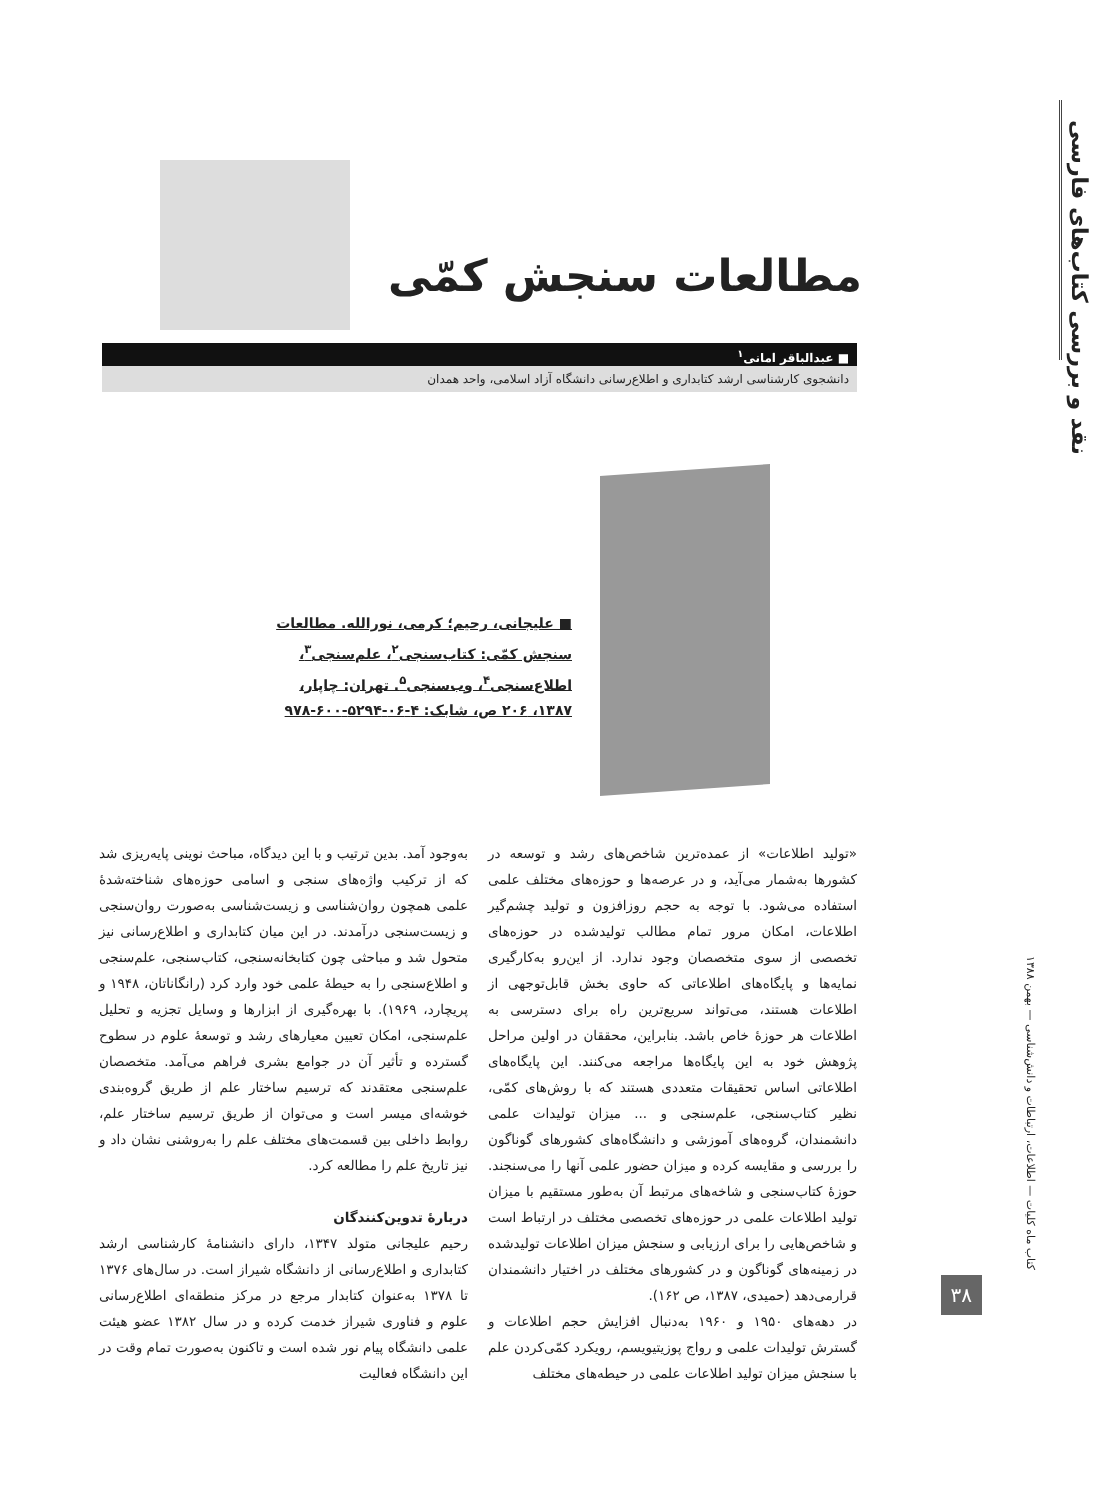نقد و بررسی کتاب‌های فارسی
مطالعات سنجش کمّی
■ عبدالباقر امانی<sup>۱</sup>
دانشجوی کارشناسی ارشد کتابداری و اطلاع‌رسانی دانشگاه آزاد اسلامی، واحد همدان
■ علیجانی، رحیم؛ کرمی، نورالله. مطالعات سنجش کمّی: کتاب‌سنجی<sup>۲</sup>، علم‌سنجی<sup>۳</sup>، اطلاع‌سنجی<sup>۴</sup>، وب‌سنجی<sup>۵</sup>. تهران: چاپار، ۱۳۸۷، ۲۰۶ ص، شابک: ۴-۰۶-۵۲۹۴-۶۰۰-۹۷۸
«تولید اطلاعات» از عمده‌ترین شاخص‌های رشد و توسعه در کشورها به‌شمار می‌آید، و در عرصه‌ها و حوزه‌های مختلف علمی استفاده می‌شود. با توجه به حجم روزافزون و تولید چشم‌گیر اطلاعات، امکان مرور تمام مطالب تولیدشده در حوزه‌های تخصصی از سوی متخصصان وجود ندارد. از این‌رو به‌کارگیری نمایه‌ها و پایگاه‌های اطلاعاتی که حاوی بخش قابل‌توجهی از اطلاعات هستند، می‌تواند سریع‌ترین راه برای دسترسی به اطلاعات هر حوزهٔ خاص باشد. بنابراین، محققان در اولین مراحل پژوهش خود به این پایگاه‌ها مراجعه می‌کنند. این پایگاه‌های اطلاعاتی اساس تحقیقات متعددی هستند که با روش‌های کمّی، نظیر کتاب‌سنجی، علم‌سنجی و ... میزان تولیدات علمی دانشمندان، گروه‌های آموزشی و دانشگاه‌های کشورهای گوناگون را بررسی و مقایسه کرده و میزان حضور علمی آنها را می‌سنجند. حوزهٔ کتاب‌سنجی و شاخه‌های مرتبط آن به‌طور مستقیم با میزان تولید اطلاعات علمی در حوزه‌های تخصصی مختلف در ارتباط است و شاخص‌هایی را برای ارزیابی و سنجش میزان اطلاعات تولیدشده در زمینه‌های گوناگون و در کشورهای مختلف در اختیار دانشمندان قرارمی‌دهد (حمیدی، ۱۳۸۷، ص ۱۶۲).
در دهه‌های ۱۹۵۰ و ۱۹۶۰ به‌دنبال افزایش حجم اطلاعات و گسترش تولیدات علمی و رواج پوزیتیویسم، رویکرد کمّی‌کردن علم با سنجش میزان تولید اطلاعات علمی در حیطه‌های مختلف
به‌وجود آمد. بدین ترتیب و با این دیدگاه، مباحث نوینی پایه‌ریزی شد که از ترکیب واژه‌های سنجی و اسامی حوزه‌های شناخته‌شدهٔ علمی همچون روان‌شناسی و زیست‌شناسی به‌صورت روان‌سنجی و زیست‌سنجی درآمدند. در این میان کتابداری و اطلاع‌رسانی نیز متحول شد و مباحثی چون کتابخانه‌سنجی، کتاب‌سنجی، علم‌سنجی و اطلاع‌سنجی را به حیطهٔ علمی خود وارد کرد (رانگاناتان، ۱۹۴۸ و پریچارد، ۱۹۶۹). با بهره‌گیری از ابزارها و وسایل تجزیه و تحلیل علم‌سنجی، امکان تعیین معیارهای رشد و توسعهٔ علوم در سطوح گسترده و تأثیر آن در جوامع بشری فراهم می‌آمد. متخصصان علم‌سنجی معتقدند که ترسیم ساختار علم از طریق گروه‌بندی خوشه‌ای میسر است و می‌توان از طریق ترسیم ساختار علم، روابط داخلی بین قسمت‌های مختلف علم را به‌روشنی نشان داد و نیز تاریخ علم را مطالعه کرد.
دربارهٔ تدوین‌کنندگان
رحیم علیجانی متولد ۱۳۴۷، دارای دانشنامهٔ کارشناسی ارشد کتابداری و اطلاع‌رسانی از دانشگاه شیراز است. در سال‌های ۱۳۷۶ تا ۱۳۷۸ به‌عنوان کتابدار مرجع در مرکز منطقه‌ای اطلاع‌رسانی علوم و فناوری شیراز خدمت کرده و در سال ۱۳۸۲ عضو هیئت علمی دانشگاه پیام نور شده است و تاکنون به‌صورت تمام وقت در این دانشگاه فعالیت
کتاب ماه کلیات — اطلاعات، ارتباطات و دانش‌شناسی — بهمن ۱۳۸۸
۳۸